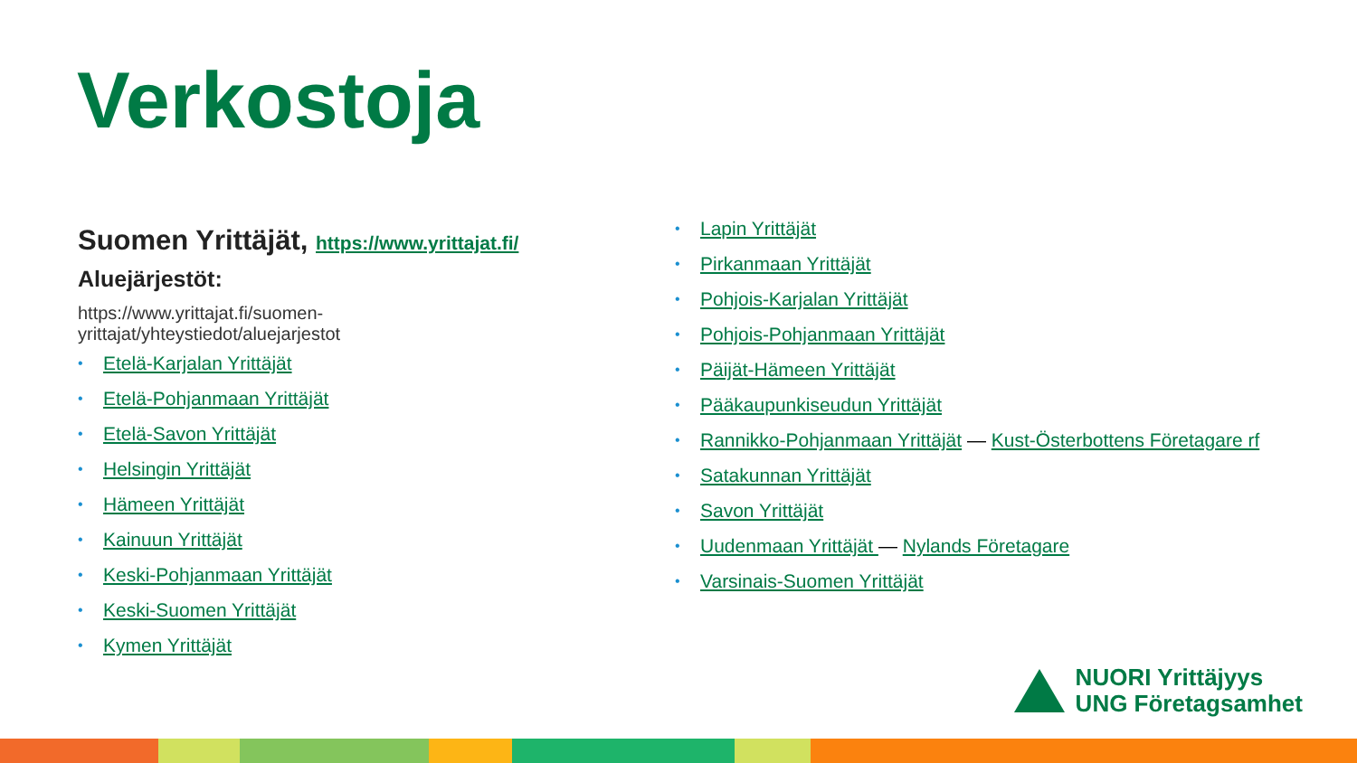Verkostoja
Suomen Yrittäjät, https://www.yrittajat.fi/
Aluejärjestöt:
https://www.yrittajat.fi/suomen-
yrittajat/yhteystiedot/aluejarjestot
• Etelä-Karjalan Yrittäjät
• Etelä-Pohjanmaan Yrittäjät
• Etelä-Savon Yrittäjät
• Helsingin Yrittäjät
• Hämeen Yrittäjät
• Kainuun Yrittäjät
• Keski-Pohjanmaan Yrittäjät
• Keski-Suomen Yrittäjät
• Kymen Yrittäjät
• Lapin Yrittäjät
• Pirkanmaan Yrittäjät
• Pohjois-Karjalan Yrittäjät
• Pohjois-Pohjanmaan Yrittäjät
• Päijät-Hämeen Yrittäjät
• Pääkaupunkiseudun Yrittäjät
• Rannikko-Pohjanmaan Yrittäjät — Kust-Österbottens Företagare rf
• Satakunnan Yrittäjät
• Savon Yrittäjät
• Uudenmaan Yrittäjät — Nylands Företagare
• Varsinais-Suomen Yrittäjät
NUORI Yrittäjyys
UNG Företagsamhet